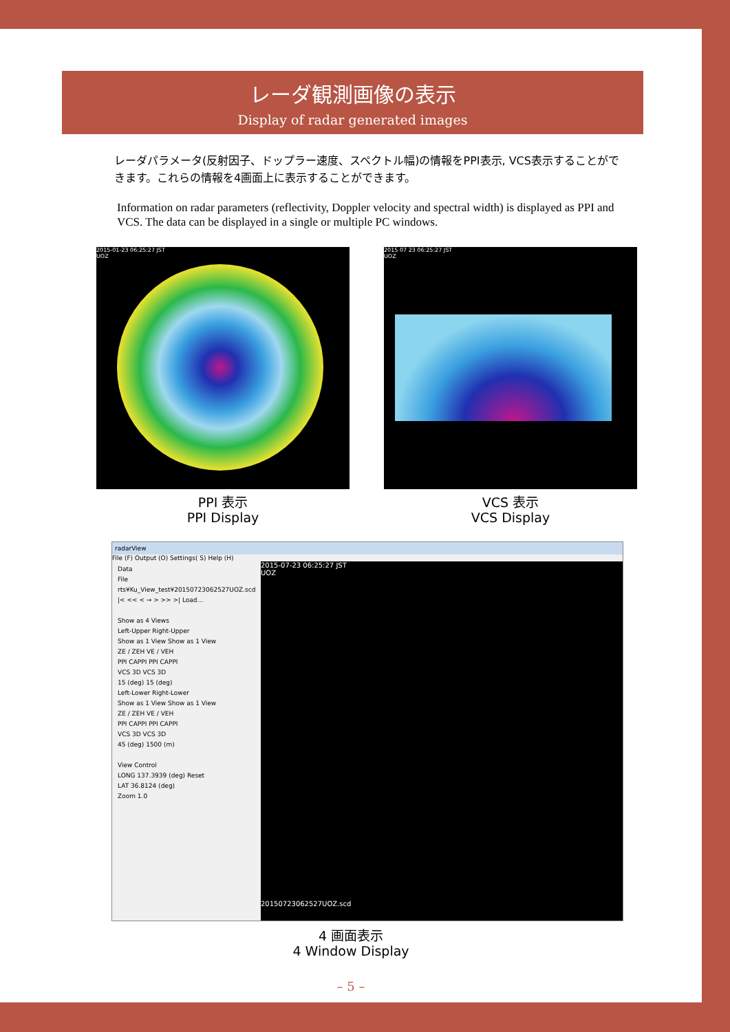レーダ観測画像の表示
Display of radar generated images
レーダパラメータ(反射因子、ドップラー速度、スペクトル幅)の情報をPPI表示, VCS表示することができます。これらの情報を4画面上に表示することができます。
Information on radar parameters (reflectivity, Doppler velocity and spectral width) is displayed as PPI and VCS. The data can be displayed in a single or multiple PC windows.
2015-01-23 06:25:27 JST
UOZ
PPI 表示
PPI Display
2015 07 23 06:25:27 JST
UOZ
VCS 表示
VCS Display
radarView
File (F) Output (O) Settings( S) Help (H)
Data
File rts¥Ku_View_test¥20150723062527UOZ.scd
|< << < → > >> >| Load...
Show as 4 Views
Left-Upper Right-Upper
Show as 1 View Show as 1 View
ZE / ZEH VE / VEH
PPI CAPPI PPI CAPPI
VCS 3D VCS 3D
15 (deg) 15 (deg)
Left-Lower Right-Lower
Show as 1 View Show as 1 View
ZE / ZEH VE / VEH
PPI CAPPI PPI CAPPI
VCS 3D VCS 3D
45 (deg) 1500 (m)
View Control
LONG 137.3939 (deg) Reset
LAT 36.8124 (deg)
Zoom 1.0
2015-07-23 06:25:27 JST
UOZ
20150723062527UOZ.scd
4 画面表示
4 Window Display
– 5 –